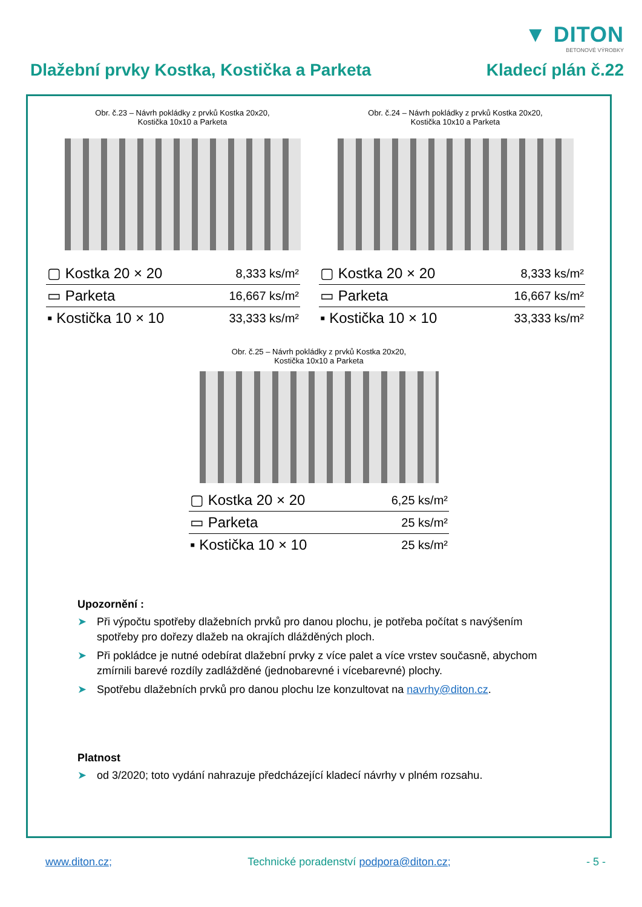▼ DITON
BETONOVÉ VÝROBKY
Dlažební prvky Kostka, Kostička a Parketa
Kladecí plán č.22
Obr. č.23 – Návrh pokládky z prvků Kostka 20x20,
Kostička 10x10 a Parketa
| ▢ Kostka 20 × 20 | 8,333 ks/m² |
| ▭ Parketa | 16,667 ks/m² |
| ▪ Kostička 10 × 10 | 33,333 ks/m² |
Obr. č.24 – Návrh pokládky z prvků Kostka 20x20,
Kostička 10x10 a Parketa
| ▢ Kostka 20 × 20 | 8,333 ks/m² |
| ▭ Parketa | 16,667 ks/m² |
| ▪ Kostička 10 × 10 | 33,333 ks/m² |
Obr. č.25 – Návrh pokládky z prvků Kostka 20x20,
Kostička 10x10 a Parketa
| ▢ Kostka 20 × 20 | 6,25 ks/m² |
| ▭ Parketa | 25 ks/m² |
| ▪ Kostička 10 × 10 | 25 ks/m² |
Upozornění :
➤ Při výpočtu spotřeby dlažebních prvků pro danou plochu, je potřeba počítat s navýšením spotřeby pro dořezy dlažeb na okrajích dlážděných ploch.
➤ Při pokládce je nutné odebírat dlažební prvky z více palet a více vrstev současně, abychom zmírnili barevé rozdíly zadlážděné (jednobarevné i vícebarevné) plochy.
➤ Spotřebu dlažebních prvků pro danou plochu lze konzultovat na navrhy@diton.cz.
Platnost
➤ od 3/2020; toto vydání nahrazuje předcházející kladecí návrhy v plném rozsahu.
www.diton.cz; Technické poradenství podpora@diton.cz;
- 5 -